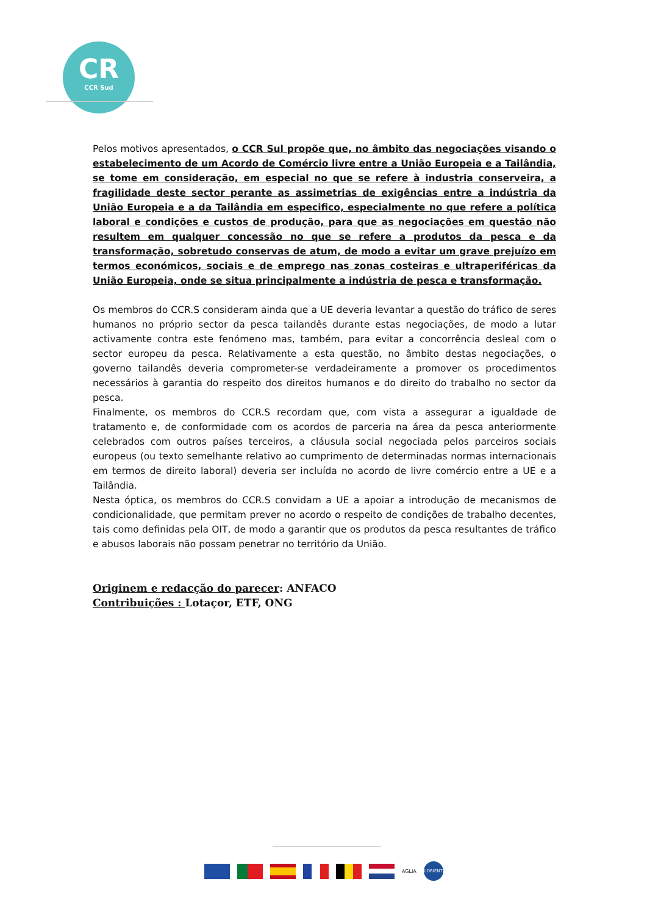CR
CCR Sud
Pelos motivos apresentados, o CCR Sul propõe que, no âmbito das negociações visando o estabelecimento de um Acordo de Comércio livre entre a União Europeia e a Tailândia, se tome em consideração, em especial no que se refere à industria conserveira, a fragilidade deste sector perante as assimetrias de exigências entre a indústria da União Europeia e a da Tailândia em especifico, especialmente no que refere a política laboral e condições e custos de produção, para que as negociações em questão não resultem em qualquer concessão no que se refere a produtos da pesca e da transformação, sobretudo conservas de atum, de modo a evitar um grave prejuízo em termos económicos, sociais e de emprego nas zonas costeiras e ultraperiféricas da União Europeia, onde se situa principalmente a indústria de pesca e transformação.
Os membros do CCR.S consideram ainda que a UE deveria levantar a questão do tráfico de seres humanos no próprio sector da pesca tailandês durante estas negociações, de modo a lutar activamente contra este fenómeno mas, também, para evitar a concorrência desleal com o sector europeu da pesca. Relativamente a esta questão, no âmbito destas negociações, o governo tailandês deveria comprometer-se verdadeiramente a promover os procedimentos necessários à garantia do respeito dos direitos humanos e do direito do trabalho no sector da pesca.
Finalmente, os membros do CCR.S recordam que, com vista a assegurar a igualdade de tratamento e, de conformidade com os acordos de parceria na área da pesca anteriormente celebrados com outros países terceiros, a cláusula social negociada pelos parceiros sociais europeus (ou texto semelhante relativo ao cumprimento de determinadas normas internacionais em termos de direito laboral) deveria ser incluída no acordo de livre comércio entre a UE e a Tailândia.
Nesta óptica, os membros do CCR.S convidam a UE a apoiar a introdução de mecanismos de condicionalidade, que permitam prever no acordo o respeito de condições de trabalho decentes, tais como definidas pela OIT, de modo a garantir que os produtos da pesca resultantes de tráfico e abusos laborais não possam penetrar no território da União.
Originem e redacção do parecer: ANFACO
Contribuições : Lotaçor, ETF, ONG
AGLIA
LORIENT